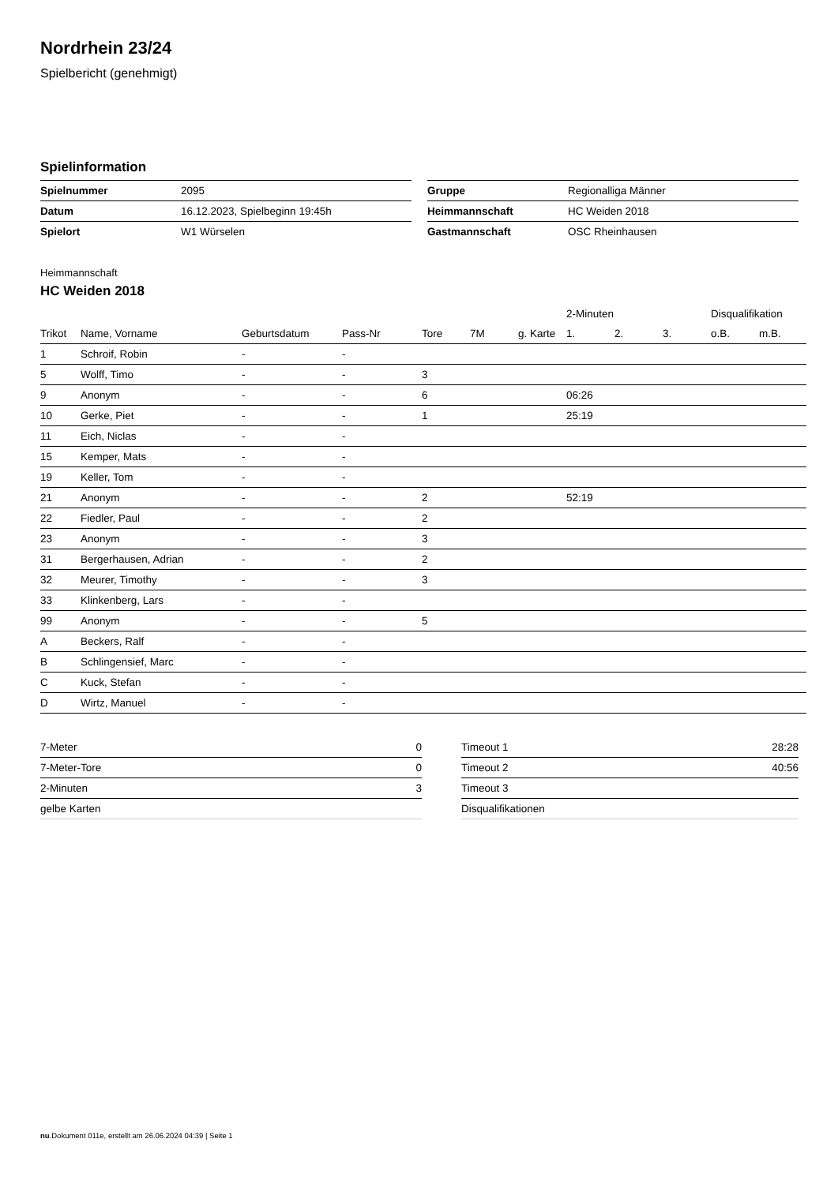Nordrhein 23/24
Spielbericht (genehmigt)
Spielinformation
| Spielnummer | 2095 |
| Datum | 16.12.2023, Spielbeginn 19:45h |
| Spielort | W1 Würselen |
| Gruppe | Regionalliga Männer |
| Heimmannschaft | HC Weiden 2018 |
| Gastmannschaft | OSC Rheinhausen |
Heimmannschaft
HC Weiden 2018
| | | | | | | | 2-Minuten | | | Disqualifikation | |
| --- | --- | --- | --- | --- | --- | --- | --- | --- | --- | --- | --- |
| Trikot | Name, Vorname | Geburtsdatum | Pass-Nr | Tore | 7M | g. Karte | 1. | 2. | 3. | o.B. | m.B. |
| 1 | Schroif, Robin | - | - | | | | | | | | |
| 5 | Wolff, Timo | - | - | 3 | | | | | | | |
| 9 | Anonym | - | - | 6 | | | 06:26 | | | | |
| 10 | Gerke, Piet | - | - | 1 | | | 25:19 | | | | |
| 11 | Eich, Niclas | - | - | | | | | | | | |
| 15 | Kemper, Mats | - | - | | | | | | | | |
| 19 | Keller, Tom | - | - | | | | | | | | |
| 21 | Anonym | - | - | 2 | | | 52:19 | | | | |
| 22 | Fiedler, Paul | - | - | 2 | | | | | | | |
| 23 | Anonym | - | - | 3 | | | | | | | |
| 31 | Bergerhausen, Adrian | - | - | 2 | | | | | | | |
| 32 | Meurer, Timothy | - | - | 3 | | | | | | | |
| 33 | Klinkenberg, Lars | - | - | | | | | | | | |
| 99 | Anonym | - | - | 5 | | | | | | | |
| A | Beckers, Ralf | - | - | | | | | | | | |
| B | Schlingensief, Marc | - | - | | | | | | | | |
| C | Kuck, Stefan | - | - | | | | | | | | |
| D | Wirtz, Manuel | - | - | | | | | | | | |
| 7-Meter | 0 |
| 7-Meter-Tore | 0 |
| 2-Minuten | 3 |
| gelbe Karten | |
| Timeout 1 | 28:28 |
| Timeout 2 | 40:56 |
| Timeout 3 | |
| Disqualifikationen | |
nu.Dokument 011e, erstellt am 26.06.2024 04:39 | Seite 1